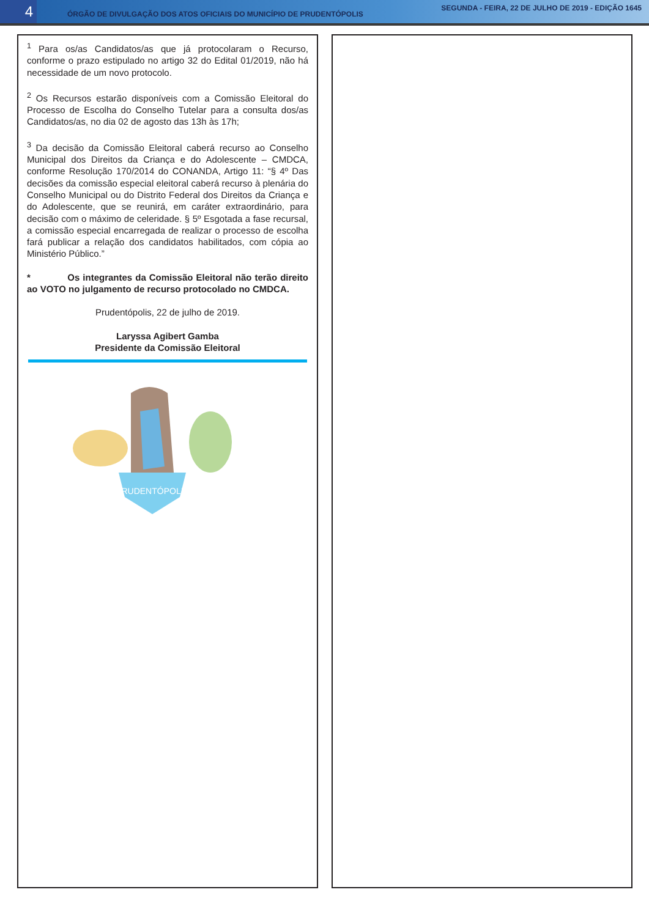4
ÓRGÃO DE DIVULGAÇÃO DOS ATOS OFICIAIS DO MUNICÍPIO DE PRUDENTÓPOLIS
SEGUNDA - FEIRA, 22 DE JULHO DE 2019 - EDIÇÃO 1645
<sup>1</sup> Para os/as Candidatos/as que já protocolaram o Recurso, conforme o prazo estipulado no artigo 32 do Edital 01/2019, não há necessidade de um novo protocolo.
<sup>2</sup> Os Recursos estarão disponíveis com a Comissão Eleitoral do Processo de Escolha do Conselho Tutelar para a consulta dos/as Candidatos/as, no dia 02 de agosto das 13h às 17h;
<sup>3</sup> Da decisão da Comissão Eleitoral caberá recurso ao Conselho Municipal dos Direitos da Criança e do Adolescente – CMDCA, conforme Resolução 170/2014 do CONANDA, Artigo 11: “§ 4º Das decisões da comissão especial eleitoral caberá recurso à plenária do Conselho Municipal ou do Distrito Federal dos Direitos da Criança e do Adolescente, que se reunirá, em caráter extraordinário, para decisão com o máximo de celeridade. § 5º Esgotada a fase recursal, a comissão especial encarregada de realizar o processo de escolha fará publicar a relação dos candidatos habilitados, com cópia ao Ministério Público.”
* Os integrantes da Comissão Eleitoral não terão direito ao VOTO no julgamento de recurso protocolado no CMDCA.
Prudentópolis, 22 de julho de 2019.
Laryssa Agibert Gamba
Presidente da Comissão Eleitoral
PRUDENTÓPOLIS